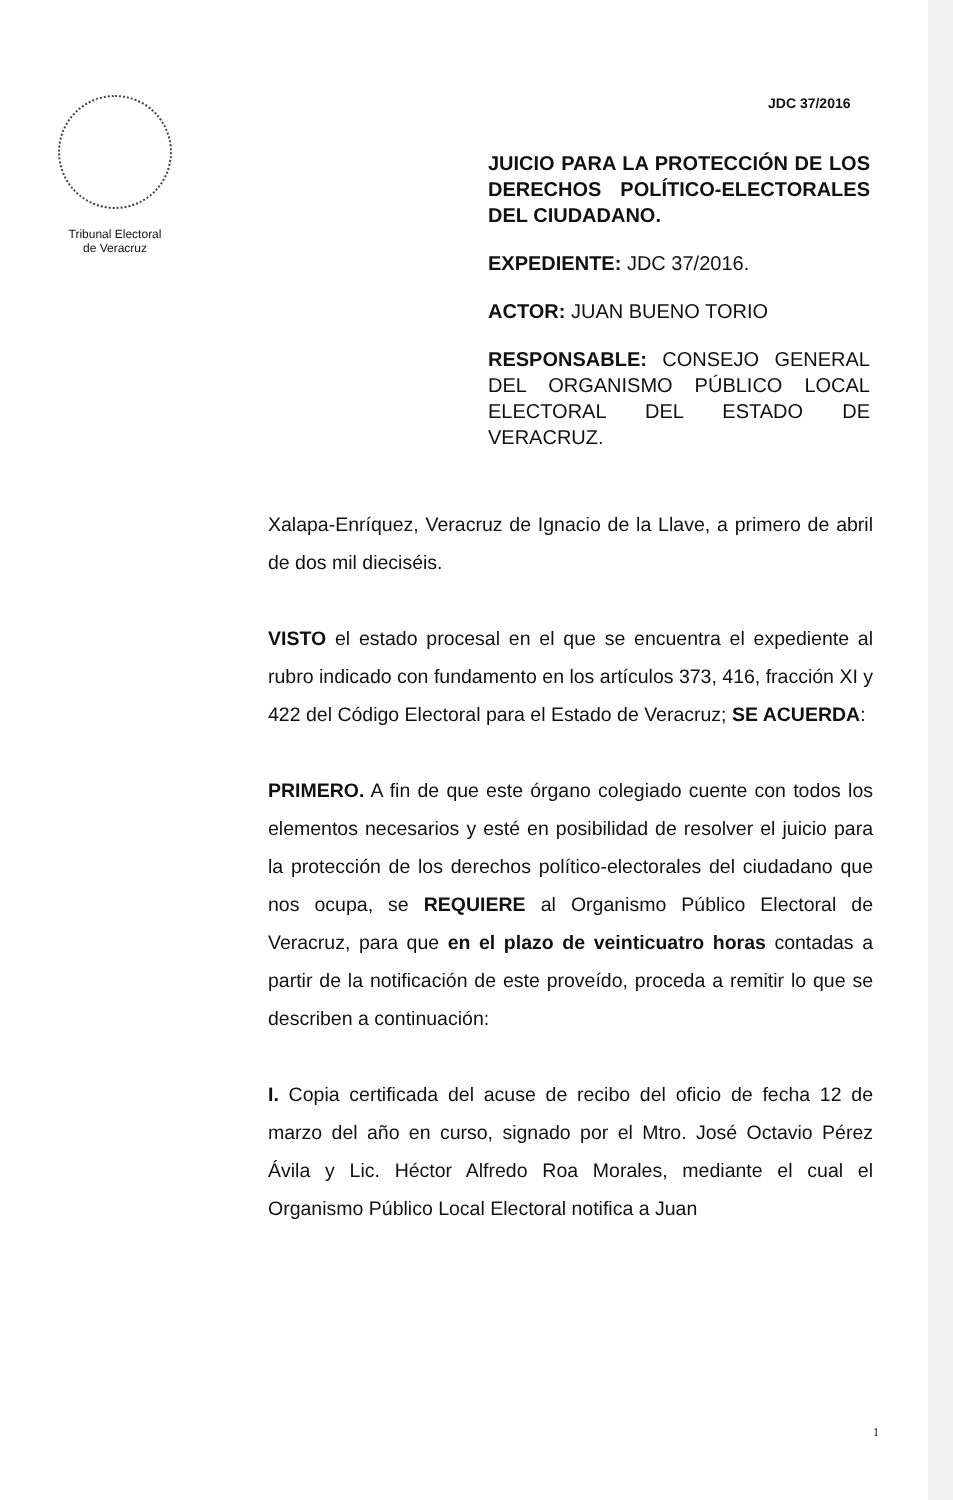Tribunal Electoral
de Veracruz
JDC 37/2016
JUICIO PARA LA PROTECCIÓN DE LOS DERECHOS POLÍTICO-ELECTORALES DEL CIUDADANO.
EXPEDIENTE: JDC 37/2016.
ACTOR: JUAN BUENO TORIO
RESPONSABLE: CONSEJO GENERAL DEL ORGANISMO PÚBLICO LOCAL ELECTORAL DEL ESTADO DE VERACRUZ.
Xalapa-Enríquez, Veracruz de Ignacio de la Llave, a primero de abril de dos mil dieciséis.
VISTO el estado procesal en el que se encuentra el expediente al rubro indicado con fundamento en los artículos 373, 416, fracción XI y 422 del Código Electoral para el Estado de Veracruz; SE ACUERDA:
PRIMERO. A fin de que este órgano colegiado cuente con todos los elementos necesarios y esté en posibilidad de resolver el juicio para la protección de los derechos político-electorales del ciudadano que nos ocupa, se REQUIERE al Organismo Público Electoral de Veracruz, para que en el plazo de veinticuatro horas contadas a partir de la notificación de este proveído, proceda a remitir lo que se describen a continuación:
I. Copia certificada del acuse de recibo del oficio de fecha 12 de marzo del año en curso, signado por el Mtro. José Octavio Pérez Ávila y Lic. Héctor Alfredo Roa Morales, mediante el cual el Organismo Público Local Electoral notifica a Juan
1